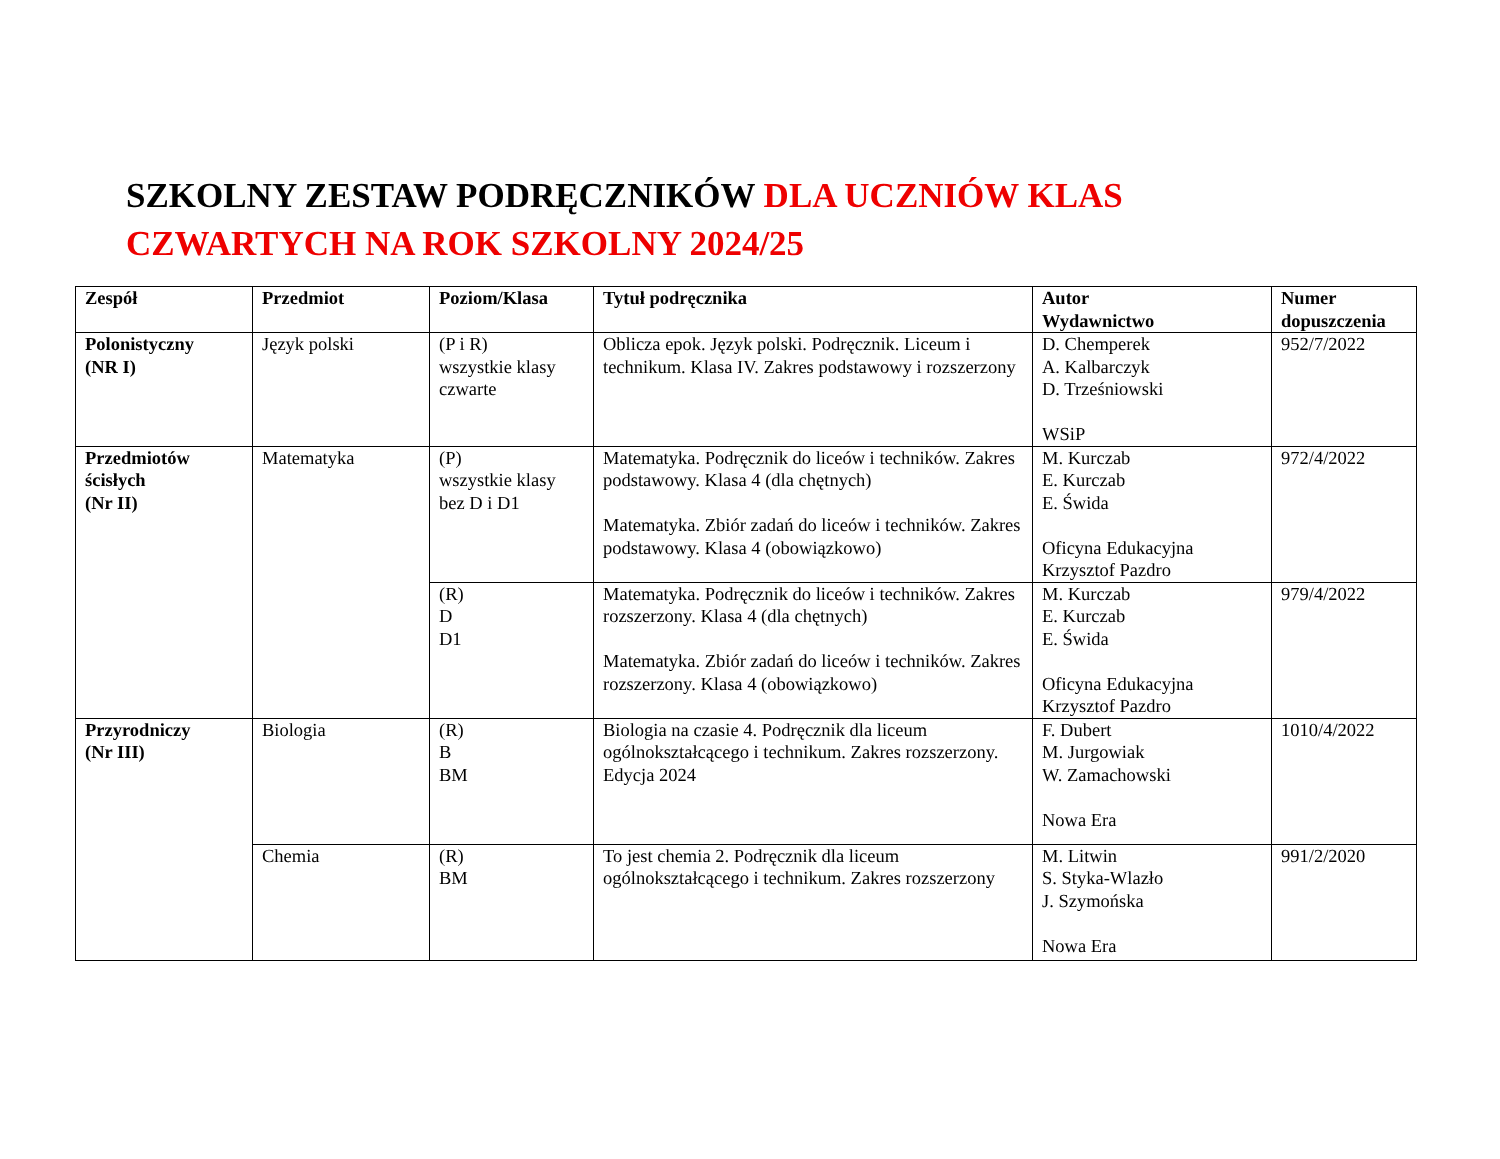SZKOLNY ZESTAW PODRĘCZNIKÓW DLA UCZNIÓW KLAS
CZWARTYCH NA ROK SZKOLNY 2024/25
| Zespół | Przedmiot | Poziom/Klasa | Tytuł podręcznika | Autor Wydawnictwo | Numer dopuszczenia |
| --- | --- | --- | --- | --- | --- |
| Polonistyczny (NR I) | Język polski | (P i R) wszystkie klasy czwarte | Oblicza epok. Język polski. Podręcznik. Liceum i technikum. Klasa IV. Zakres podstawowy i rozszerzony | D. Chemperek A. Kalbarczyk D. Trześniowski WSiP | 952/7/2022 |
| Przedmiotów ścisłych (Nr II) | Matematyka | (P) wszystkie klasy bez D i D1 | Matematyka. Podręcznik do liceów i techników. Zakres podstawowy. Klasa 4 (dla chętnych) Matematyka. Zbiór zadań do liceów i techników. Zakres podstawowy. Klasa 4 (obowiązkowo) | M. Kurczab E. Kurczab E. Świda Oficyna Edukacyjna Krzysztof Pazdro | 972/4/2022 |
| | | (R) D D1 | Matematyka. Podręcznik do liceów i techników. Zakres rozszerzony. Klasa 4 (dla chętnych) Matematyka. Zbiór zadań do liceów i techników. Zakres rozszerzony. Klasa 4 (obowiązkowo) | M. Kurczab E. Kurczab E. Świda Oficyna Edukacyjna Krzysztof Pazdro | 979/4/2022 |
| Przyrodniczy (Nr III) | Biologia | (R) B BM | Biologia na czasie 4. Podręcznik dla liceum ogólnokształcącego i technikum. Zakres rozszerzony. Edycja 2024 | F. Dubert M. Jurgowiak W. Zamachowski Nowa Era | 1010/4/2022 |
| | Chemia | (R) BM | To jest chemia 2. Podręcznik dla liceum ogólnokształcącego i technikum. Zakres rozszerzony | M. Litwin S. Styka-Wlazło J. Szymońska Nowa Era | 991/2/2020 |